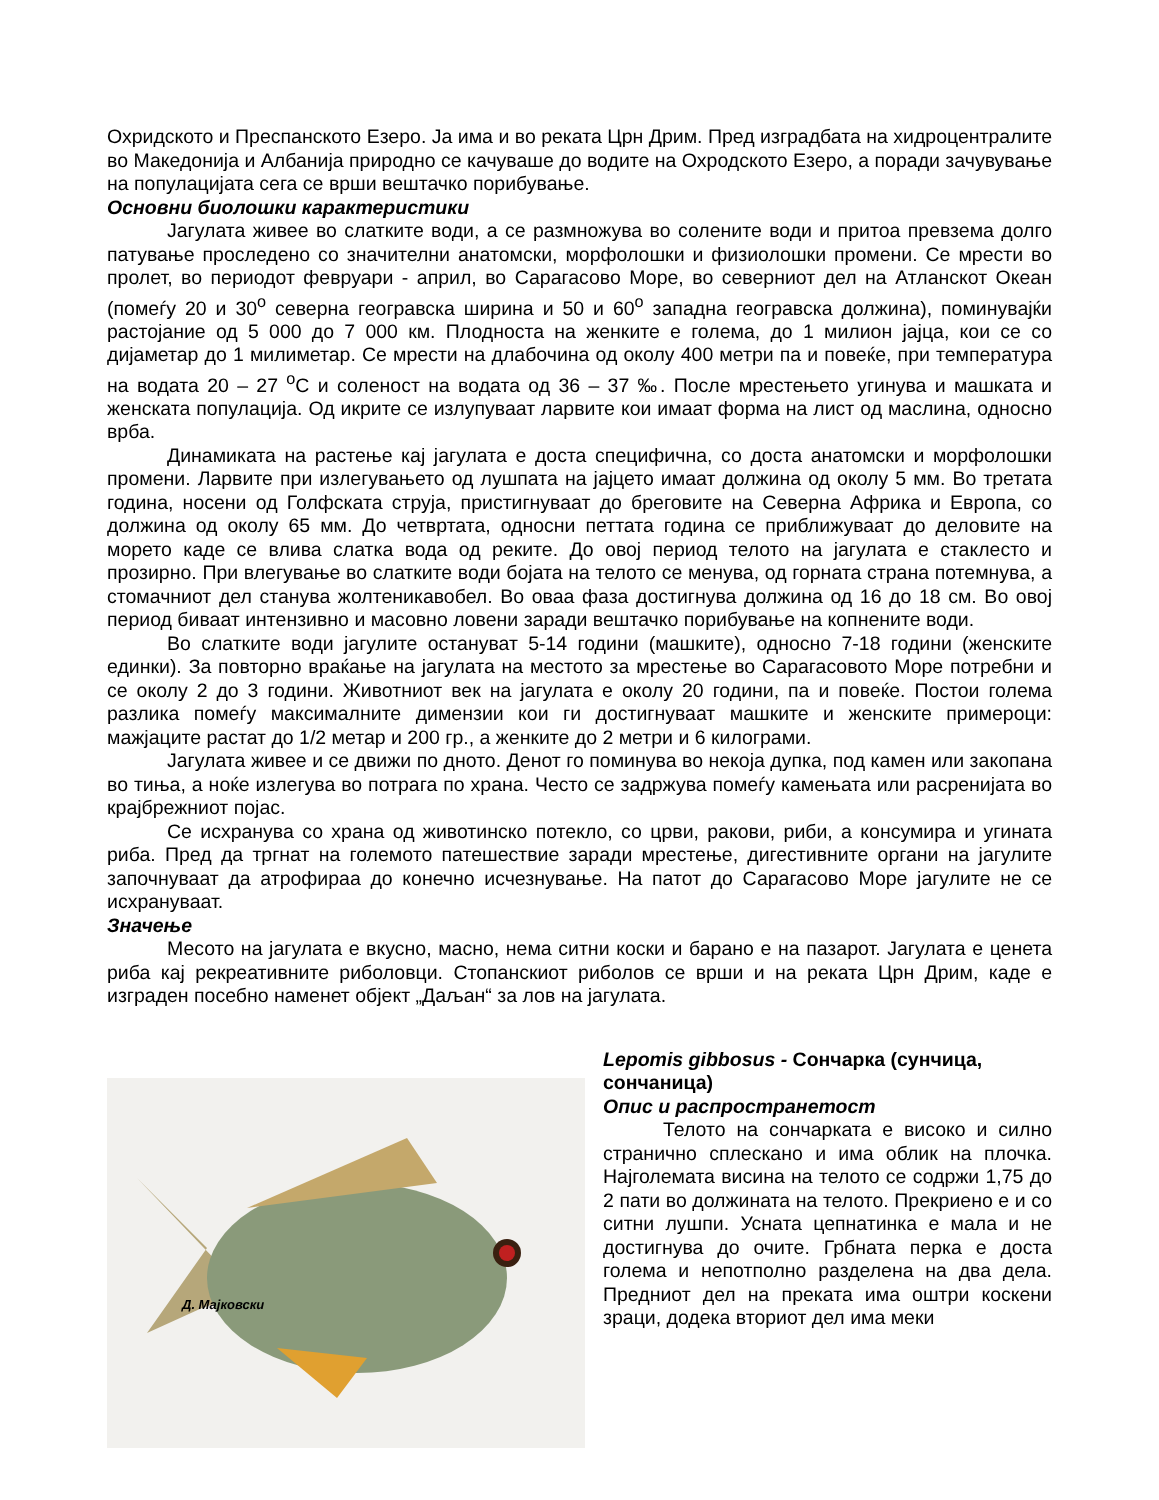Охридското и Преспанското Езеро. Ја има и во реката Црн Дрим. Пред изградбата на хидроцентралите во Македонија и Албанија природно се качуваше до водите на Охродското Езеро, а поради зачувување на популацијата сега се врши вештачко порибување.
Основни биолошки карактеристики
Јагулата живее во слатките води, а се размножува во солените води и притоа превзема долго патување проследено со значителни анатомски, морфолошки и физиолошки промени. Се мрести во пролет, во периодот февруари - април, во Сарагасово Море, во северниот дел на Атланскот Океан (помеѓу 20 и 30<sup>o</sup> северна геогравска ширина и 50 и 60<sup>o</sup> западна геогравска должина), поминувајќи растојание од 5 000 до 7 000 км. Плодноста на женките е голема, до 1 милион јајца, кои се со дијаметар до 1 милиметар. Се мрести на длабочина од околу 400 метри па и повеќе, при температура на водата 20 – 27 <sup>o</sup>C и соленост на водата од 36 – 37 ‰. После мрестењето угинува и машката и женската популација. Од икрите се излупуваат ларвите кои имаат форма на лист од маслина, односно врба.
Динамиката на растење кај јагулата е доста специфична, со доста анатомски и морфолошки промени. Ларвите при излегувањето од лушпата на јајцето имаат должина од околу 5 мм. Во третата година, носени од Голфската струја, пристигнуваат до бреговите на Северна Африка и Европа, со должина од околу 65 мм. До четвртата, односни петтата година се приближуваат до деловите на морето каде се влива слатка вода од реките. До овој период телото на јагулата е стаклесто и прозирно. При влегување во слатките води бојата на телото се менува, од горната страна потемнува, а стомачниот дел станува жолтеникавобел. Во оваа фаза достигнува должина од 16 до 18 см. Во овој период биваат интензивно и масовно ловени заради вештачко порибување на копнените води.
Во слатките води јагулите остануват 5-14 години (машките), односно 7-18 години (женските единки). За повторно враќање на јагулата на местото за мрестење во Сарагасовото Море потребни и се околу 2 до 3 години. Животниот век на јагулата е околу 20 години, па и повеќе. Постои голема разлика помеѓу максималните димензии кои ги достигнуваат машките и женските примероци: мажјаците растат до 1/2 метар и 200 гр., а женките до 2 метри и 6 килограми.
Јагулата живее и се движи по дното. Денот го поминува во некоја дупка, под камен или закопана во тиња, а ноќе излегува во потрага по храна. Често се задржува помеѓу камењата или расренијата во крајбрежниот појас.
Се исхранува со храна од животинско потекло, со црви, ракови, риби, а консумира и угината риба. Пред да тргнат на големото патешествие заради мрестење, дигестивните органи на јагулите започнуваат да атрофираа до конечно исчезнување. На патот до Сарагасово Море јагулите не се исхрануваат.
Значење
Месото на јагулата е вкусно, масно, нема ситни коски и барано е на пазарот. Јагулата е ценета риба кај рекреативните риболовци. Стопанскиот риболов се врши и на реката Црн Дрим, каде е изграден посебно наменет објект „Даљан“ за лов на јагулата.
Д. Мајковски
Lepomis gibbosus - Сончарка (сунчица, сончаница)
Опис и распространетост
Телото на сончарката е високо и силно странично сплескано и има облик на плочка. Најголемата висина на телото се содржи 1,75 до 2 пати во должината на телото. Прекриено е и со ситни лушпи. Усната цепнатинка е мала и не достигнува до очите. Грбната перка е доста голема и непотполно разделена на два дела. Предниот дел на преката има оштри коскени зраци, додека вториот дел има меки